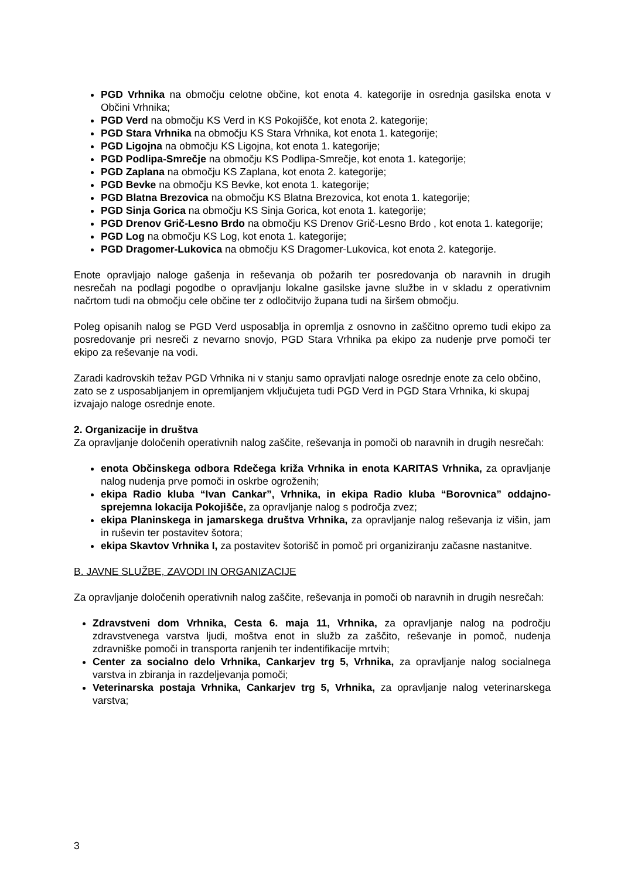PGD Vrhnika na območju celotne občine, kot enota 4. kategorije in osrednja gasilska enota v Občini Vrhnika;
PGD Verd na območju KS Verd in KS Pokojišče, kot enota 2. kategorije;
PGD Stara Vrhnika na območju KS Stara Vrhnika, kot enota 1. kategorije;
PGD Ligojna na območju KS Ligojna, kot enota 1. kategorije;
PGD Podlipa-Smrečje na območju KS Podlipa-Smrečje, kot enota 1. kategorije;
PGD Zaplana na območju KS Zaplana, kot enota 2. kategorije;
PGD Bevke na območju KS Bevke, kot enota 1. kategorije;
PGD Blatna Brezovica na območju KS Blatna Brezovica, kot enota 1. kategorije;
PGD Sinja Gorica na območju KS Sinja Gorica, kot enota 1. kategorije;
PGD Drenov Grič-Lesno Brdo na območju KS Drenov Grič-Lesno Brdo , kot enota 1. kategorije;
PGD Log na območju KS Log, kot enota 1. kategorije;
PGD Dragomer-Lukovica na območju KS Dragomer-Lukovica, kot enota 2. kategorije.
Enote opravljajo naloge gašenja in reševanja ob požarih ter posredovanja ob naravnih in drugih nesrečah na podlagi pogodbe o opravljanju lokalne gasilske javne službe in v skladu z operativnim načrtom tudi na območju cele občine ter z odločitvijo župana tudi na širšem območju.
Poleg opisanih nalog se PGD Verd usposablja in opremlja z osnovno in zaščitno opremo tudi ekipo za posredovanje pri nesreči z nevarno snovjo, PGD Stara Vrhnika pa ekipo za nudenje prve pomoči ter ekipo za reševanje na vodi.
Zaradi kadrovskih težav PGD Vrhnika ni v stanju samo opravljati naloge osrednje enote za celo občino, zato se z usposabljanjem in opremljanjem vključujeta tudi PGD Verd in PGD Stara Vrhnika, ki skupaj izvajajo naloge osrednje enote.
2. Organizacije in društva
Za opravljanje določenih operativnih nalog zaščite, reševanja in pomoči ob naravnih in drugih nesrečah:
enota Občinskega odbora Rdečega križa Vrhnika in enota KARITAS Vrhnika, za opravljanje nalog nudenja prve pomoči in oskrbe ogroženih;
ekipa Radio kluba “Ivan Cankar”, Vrhnika, in ekipa Radio kluba “Borovnica” oddajno-sprejemna lokacija Pokojišče, za opravljanje nalog s področja zvez;
ekipa Planinskega in jamarskega društva Vrhnika, za opravljanje nalog reševanja iz višin, jam in ruševin ter postavitev šotora;
ekipa Skavtov Vrhnika I, za postavitev šotorišč in pomoč pri organiziranju začasne nastanitve.
B. JAVNE SLUŽBE, ZAVODI IN ORGANIZACIJE
Za opravljanje določenih operativnih nalog zaščite, reševanja in pomoči ob naravnih in drugih nesrečah:
Zdravstveni dom Vrhnika, Cesta 6. maja 11, Vrhnika, za opravljanje nalog na področju zdravstvenega varstva ljudi, moštva enot in služb za zaščito, reševanje in pomoč, nudenja zdravniške pomoči in transporta ranjenih ter indentifikacije mrtvih;
Center za socialno delo Vrhnika, Cankarjev trg 5, Vrhnika, za opravljanje nalog socialnega varstva in zbiranja in razdeljevanja pomoči;
Veterinarska postaja Vrhnika, Cankarjev trg 5, Vrhnika, za opravljanje nalog veterinarskega varstva;
3